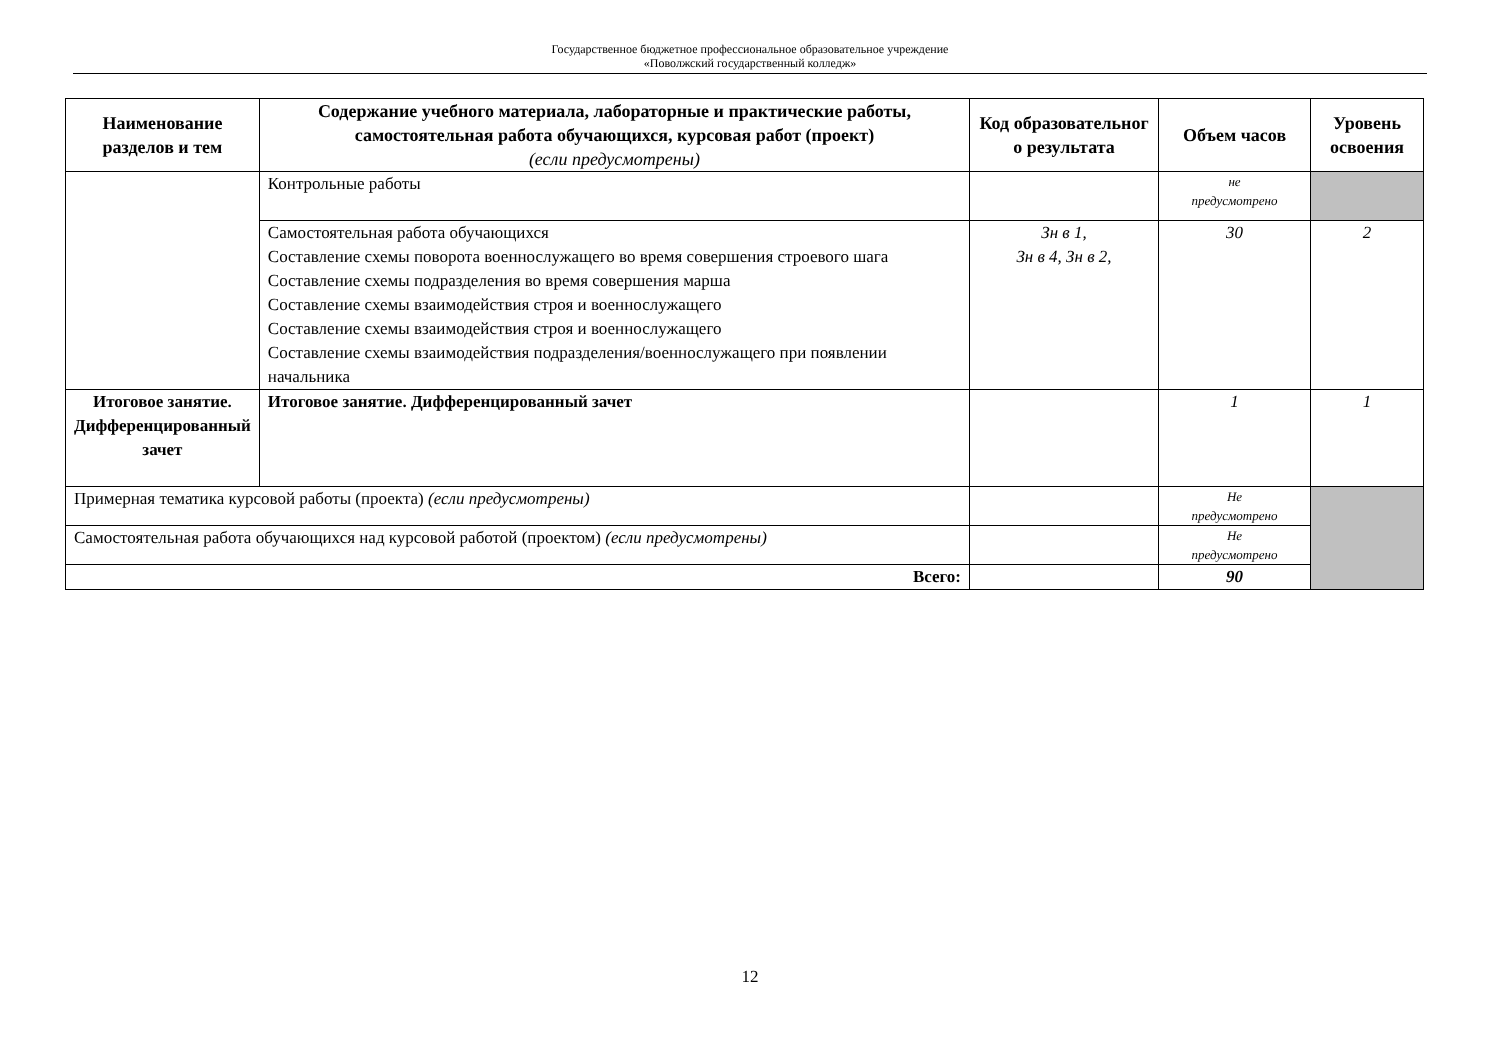Государственное бюджетное профессиональное образовательное учреждение
«Поволжский государственный колледж»
| Наименование разделов и тем | Содержание учебного материала, лабораторные и практические работы, самостоятельная работа обучающихся, курсовая работ (проект) (если предусмотрены) | Код образовательног о результата | Объем часов | Уровень освоения |
| --- | --- | --- | --- | --- |
| | Контрольные работы | | не предусмотрено | |
| | Самостоятельная работа обучающихся Составление схемы поворота военнослужащего во время совершения строевого шага Составление схемы подразделения во время совершения марша Составление схемы взаимодействия строя и военнослужащего Составление схемы взаимодействия строя и военнослужащего Составление схемы взаимодействия подразделения/военнослужащего при появлении начальника | Зн в 1, Зн в 4, Зн в 2, | 30 | 2 |
| Итоговое занятие. Дифференцированный зачет | Итоговое занятие. Дифференцированный зачет | | 1 | 1 |
| Примерная тематика курсовой работы (проекта) (если предусмотрены) | | | Не предусмотрено | |
| Самостоятельная работа обучающихся над курсовой работой (проектом) (если предусмотрены) | | | Не предусмотрено | |
| Всего: | | | 90 | |
12